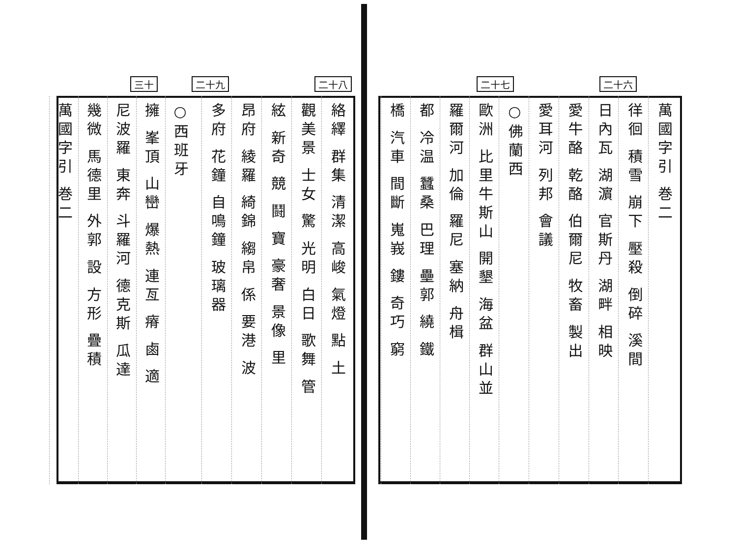三十 二十九 二十八 二十七 二十六
萬國字引 巻二
徉徊 積雪 崩下 壓殺 倒碎 溪間
日內瓦 湖濵 官斯丹 湖畔 相映
愛牛酪 乾酪 伯爾尼 牧畜 製出
愛耳河 列邦 會議
○佛蘭西
歐洲 比里牛斯山 開墾 海盆 群山並
羅爾河 加倫 羅尼 塞納 舟楫
都 冷温 蠶桑 巴理 壘郭 繞 鐵
橋 汽車 間斷 嵬峩 鏤 奇巧 窮
絡繹 群集 清潔 高峻 氣燈 點 土
觀美景 士女 驚 光明 白日 歌舞 管
絃 新奇 競 鬪 寶 豪奢 景像 里
昂府 綾羅 綺錦 縐帛 係 要港 波
多府 花鐘 自鳴鐘 玻璃器
○西班牙
擁 峯頂 山巒 爆熱 連亙 瘠 鹵 適
尼波羅 東奔 斗羅河 德克斯 瓜達
幾微 馬德里 外郭 設 方形 疊積
萬國字引 巻二